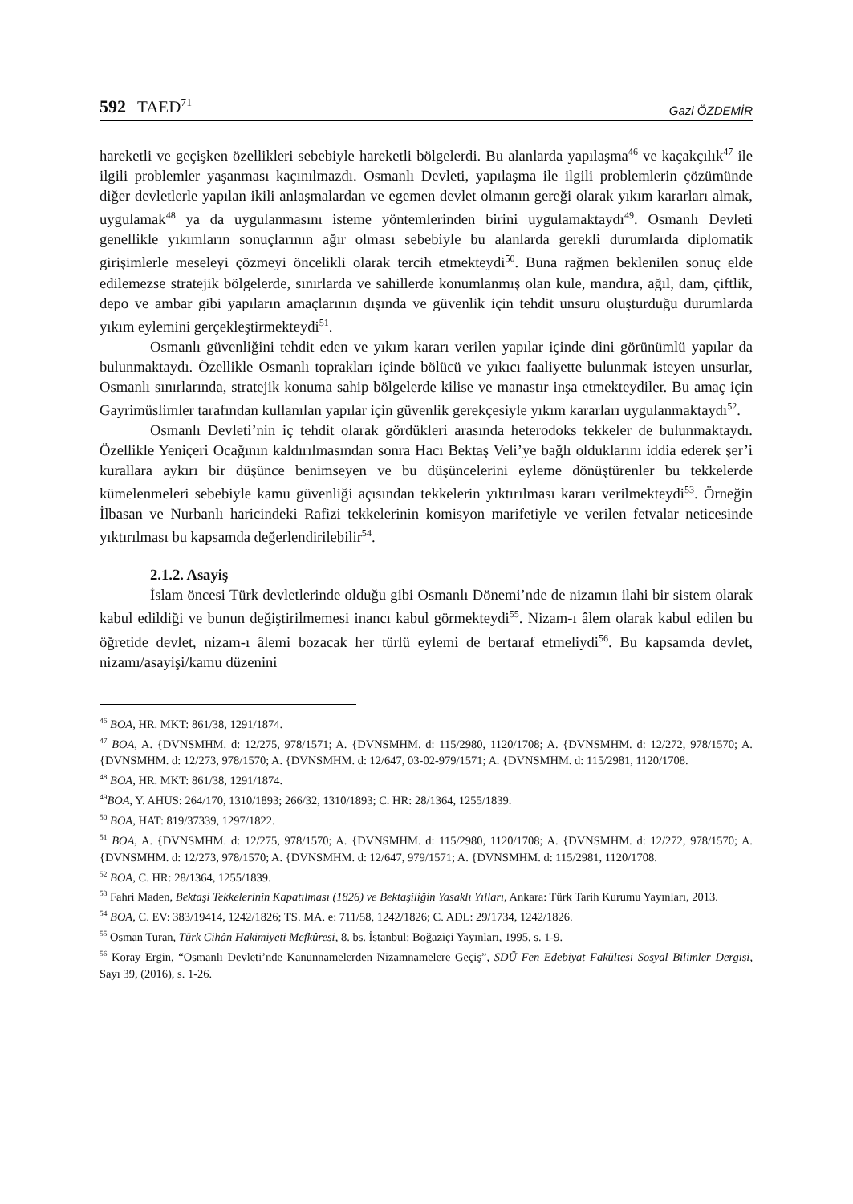592 TAED<sup>71</sup>
Gazi ÖZDEMİR
hareketli ve geçişken özellikleri sebebiyle hareketli bölgelerdi. Bu alanlarda yapılaşma<sup>46</sup> ve kaçakçılık<sup>47</sup> ile ilgili problemler yaşanması kaçınılmazdı. Osmanlı Devleti, yapılaşma ile ilgili problemlerin çözümünde diğer devletlerle yapılan ikili anlaşmalardan ve egemen devlet olmanın gereği olarak yıkım kararları almak, uygulamak<sup>48</sup> ya da uygulanmasını isteme yöntemlerinden birini uygulamaktaydı<sup>49</sup>. Osmanlı Devleti genellikle yıkımların sonuçlarının ağır olması sebebiyle bu alanlarda gerekli durumlarda diplomatik girişimlerle meseleyi çözmeyi öncelikli olarak tercih etmekteydi<sup>50</sup>. Buna rağmen beklenilen sonuç elde edilemezse stratejik bölgelerde, sınırlarda ve sahillerde konumlanmış olan kule, mandıra, ağıl, dam, çiftlik, depo ve ambar gibi yapıların amaçlarının dışında ve güvenlik için tehdit unsuru oluşturduğu durumlarda yıkım eylemini gerçekleştirmekteydi<sup>51</sup>.
Osmanlı güvenliğini tehdit eden ve yıkım kararı verilen yapılar içinde dini görünümlü yapılar da bulunmaktaydı. Özellikle Osmanlı toprakları içinde bölücü ve yıkıcı faaliyette bulunmak isteyen unsurlar, Osmanlı sınırlarında, stratejik konuma sahip bölgelerde kilise ve manastır inşa etmekteydiler. Bu amaç için Gayrimüslimler tarafından kullanılan yapılar için güvenlik gerekçesiyle yıkım kararları uygulanmaktaydı<sup>52</sup>.
Osmanlı Devleti’nin iç tehdit olarak gördükleri arasında heterodoks tekkeler de bulunmaktaydı. Özellikle Yeniçeri Ocağının kaldırılmasından sonra Hacı Bektaş Veli’ye bağlı olduklarını iddia ederek şer’i kurallara aykırı bir düşünce benimseyen ve bu düşüncelerini eyleme dönüştürenler bu tekkelerde kümelenmeleri sebebiyle kamu güvenliği açısından tekkelerin yıktırılması kararı verilmekteydi<sup>53</sup>. Örneğin İlbasan ve Nurbanlı haricindeki Rafizi tekkelerinin komisyon marifetiyle ve verilen fetvalar neticesinde yıktırılması bu kapsamda değerlendirilebilir<sup>54</sup>.
2.1.2. Asayiş
İslam öncesi Türk devletlerinde olduğu gibi Osmanlı Dönemi’nde de nizamın ilahi bir sistem olarak kabul edildiği ve bunun değiştirilmemesi inancı kabul görmekteydi<sup>55</sup>. Nizam-ı âlem olarak kabul edilen bu öğretide devlet, nizam-ı âlemi bozacak her türlü eylemi de bertaraf etmeliydi<sup>56</sup>. Bu kapsamda devlet, nizamı/asayişi/kamu düzenini
<sup>46</sup> BOA, HR. MKT: 861/38, 1291/1874.
<sup>47</sup> BOA, A. {DVNSMHM. d: 12/275, 978/1571; A. {DVNSMHM. d: 115/2980, 1120/1708; A. {DVNSMHM. d: 12/272, 978/1570; A. {DVNSMHM. d: 12/273, 978/1570; A. {DVNSMHM. d: 12/647, 03-02-979/1571; A. {DVNSMHM. d: 115/2981, 1120/1708.
<sup>48</sup> BOA, HR. MKT: 861/38, 1291/1874.
<sup>49</sup>BOA, Y. AHUS: 264/170, 1310/1893; 266/32, 1310/1893; C. HR: 28/1364, 1255/1839.
<sup>50</sup> BOA, HAT: 819/37339, 1297/1822.
<sup>51</sup> BOA, A. {DVNSMHM. d: 12/275, 978/1570; A. {DVNSMHM. d: 115/2980, 1120/1708; A. {DVNSMHM. d: 12/272, 978/1570; A. {DVNSMHM. d: 12/273, 978/1570; A. {DVNSMHM. d: 12/647, 979/1571; A. {DVNSMHM. d: 115/2981, 1120/1708.
<sup>52</sup> BOA, C. HR: 28/1364, 1255/1839.
<sup>53</sup> Fahri Maden, Bektaşi Tekkelerinin Kapatılması (1826) ve Bektaşiliğin Yasaklı Yılları, Ankara: Türk Tarih Kurumu Yayınları, 2013.
<sup>54</sup> BOA, C. EV: 383/19414, 1242/1826; TS. MA. e: 711/58, 1242/1826; C. ADL: 29/1734, 1242/1826.
<sup>55</sup> Osman Turan, Türk Cihân Hakimiyeti Mefkûresi, 8. bs. İstanbul: Boğaziçi Yayınları, 1995, s. 1-9.
<sup>56</sup> Koray Ergin, “Osmanlı Devleti’nde Kanunnamelerden Nizamnamelere Geçiş”, SDÜ Fen Edebiyat Fakültesi Sosyal Bilimler Dergisi, Sayı 39, (2016), s. 1-26.